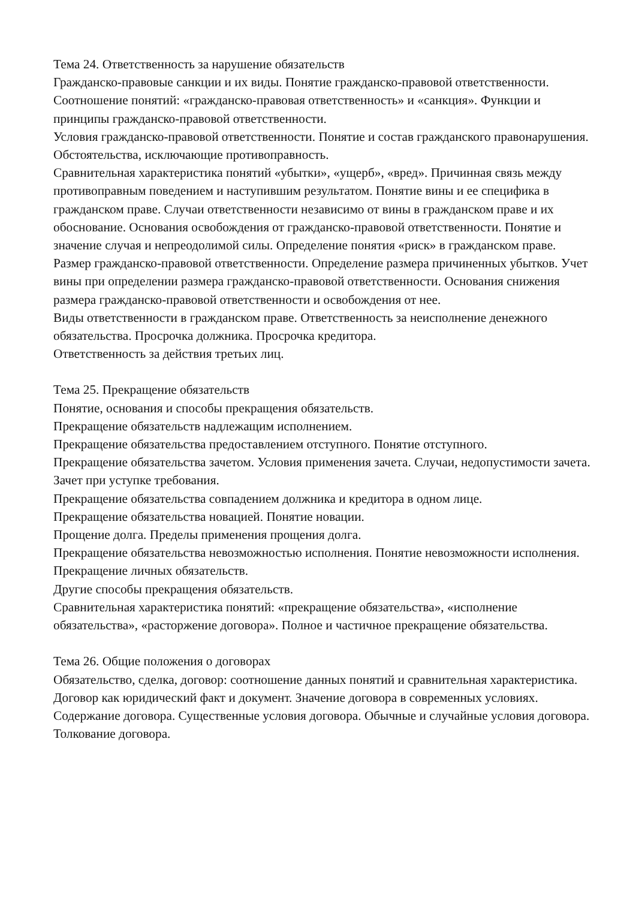Тема 24. Ответственность за нарушение обязательств
Гражданско-правовые санкции и их виды. Понятие гражданско-правовой ответственности. Соотношение понятий: «гражданско-правовая ответственность» и «санкция». Функции и принципы гражданско-правовой ответственности.
Условия гражданско-правовой ответственности. Понятие и состав гражданского правонарушения.
Обстоятельства, исключающие противоправность.
Сравнительная характеристика понятий «убытки», «ущерб», «вред». Причинная связь между противоправным поведением и наступившим результатом. Понятие вины и ее специфика в гражданском праве. Случаи ответственности независимо от вины в гражданском праве и их обоснование. Основания освобождения от гражданско-правовой ответственности. Понятие и значение случая и непреодолимой силы. Определение понятия «риск» в гражданском праве.
Размер гражданско-правовой ответственности. Определение размера причиненных убытков. Учет вины при определении размера гражданско-правовой ответственности. Основания снижения размера гражданско-правовой ответственности и освобождения от нее.
Виды ответственности в гражданском праве. Ответственность за неисполнение денежного обязательства. Просрочка должника. Просрочка кредитора.
Ответственность за действия третьих лиц.
Тема 25. Прекращение обязательств
Понятие, основания и способы прекращения обязательств.
Прекращение обязательств надлежащим исполнением.
Прекращение обязательства предоставлением отступного. Понятие отступного.
Прекращение обязательства зачетом. Условия применения зачета. Случаи, недопустимости зачета. Зачет при уступке требования.
Прекращение обязательства совпадением должника и кредитора в одном лице.
Прекращение обязательства новацией. Понятие новации.
Прощение долга. Пределы применения прощения долга.
Прекращение обязательства невозможностью исполнения. Понятие невозможности исполнения.
Прекращение личных обязательств.
Другие способы прекращения обязательств.
Сравнительная характеристика понятий: «прекращение обязательства», «исполнение обязательства», «расторжение договора». Полное и частичное прекращение обязательства.
Тема 26. Общие положения о договорах
Обязательство, сделка, договор: соотношение данных понятий и сравнительная характеристика. Договор как юридический факт и документ. Значение договора в современных условиях.
Содержание договора. Существенные условия договора. Обычные и случайные условия договора. Толкование договора.